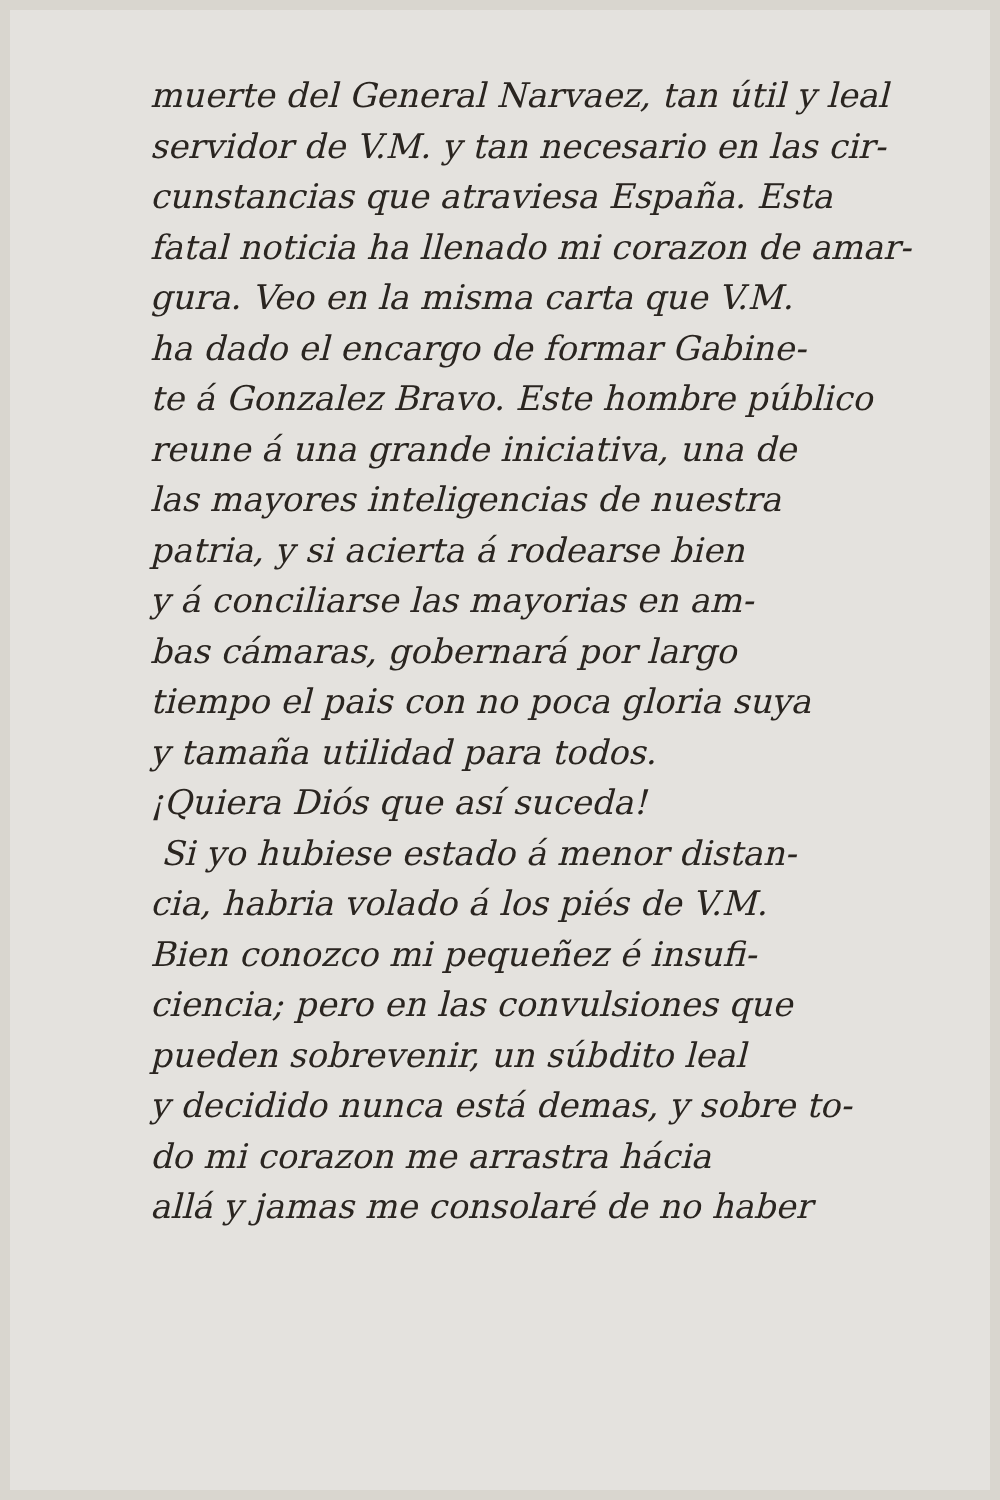muerte del General Narvaez, tan útil y leal
servidor de V.M. y tan necesario en las cir-
cunstancias que atraviesa España. Esta
fatal noticia ha llenado mi corazon de amar-
gura. Veo en la misma carta que V.M.
ha dado el encargo de formar Gabine-
te á Gonzalez Bravo. Este hombre público
reune á una grande iniciativa, una de
las mayores inteligencias de nuestra
patria, y si acierta á rodearse bien
y á conciliarse las mayorias en am-
bas cámaras, gobernará por largo
tiempo el pais con no poca gloria suya
y tamaña utilidad para todos.
¡Quiera Diós que así suceda!
Si yo hubiese estado á menor distan-
cia, habria volado á los piés de V.M.
Bien conozco mi pequeñez é insufi-
ciencia; pero en las convulsiones que
pueden sobrevenir, un súbdito leal
y decidido nunca está demas, y sobre to-
do mi corazon me arrastra hácia
allá y jamas me consolaré de no haber